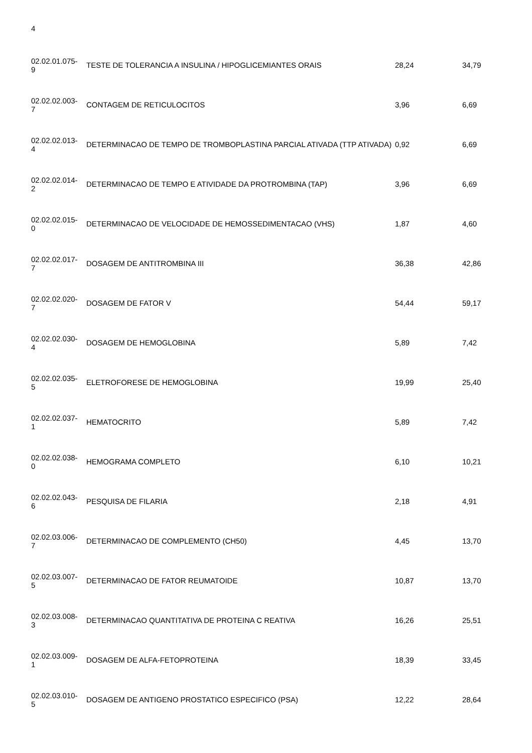4
| 02.02.01.075- 9 | TESTE DE TOLERANCIA A INSULINA / HIPOGLICEMIANTES ORAIS | 28,24 | 34,79 |
| 02.02.02.003- 7 | CONTAGEM DE RETICULOCITOS | 3,96 | 6,69 |
| 02.02.02.013- 4 | DETERMINACAO DE TEMPO DE TROMBOPLASTINA PARCIAL ATIVADA (TTP ATIVADA) | 0,92 | 6,69 |
| 02.02.02.014- 2 | DETERMINACAO DE TEMPO E ATIVIDADE DA PROTROMBINA (TAP) | 3,96 | 6,69 |
| 02.02.02.015- 0 | DETERMINACAO DE VELOCIDADE DE HEMOSSEDIMENTACAO (VHS) | 1,87 | 4,60 |
| 02.02.02.017- 7 | DOSAGEM DE ANTITROMBINA III | 36,38 | 42,86 |
| 02.02.02.020- 7 | DOSAGEM DE FATOR V | 54,44 | 59,17 |
| 02.02.02.030- 4 | DOSAGEM DE HEMOGLOBINA | 5,89 | 7,42 |
| 02.02.02.035- 5 | ELETROFORESE DE HEMOGLOBINA | 19,99 | 25,40 |
| 02.02.02.037- 1 | HEMATOCRITO | 5,89 | 7,42 |
| 02.02.02.038- 0 | HEMOGRAMA COMPLETO | 6,10 | 10,21 |
| 02.02.02.043- 6 | PESQUISA DE FILARIA | 2,18 | 4,91 |
| 02.02.03.006- 7 | DETERMINACAO DE COMPLEMENTO (CH50) | 4,45 | 13,70 |
| 02.02.03.007- 5 | DETERMINACAO DE FATOR REUMATOIDE | 10,87 | 13,70 |
| 02.02.03.008- 3 | DETERMINACAO QUANTITATIVA DE PROTEINA C REATIVA | 16,26 | 25,51 |
| 02.02.03.009- 1 | DOSAGEM DE ALFA-FETOPROTEINA | 18,39 | 33,45 |
| 02.02.03.010- 5 | DOSAGEM DE ANTIGENO PROSTATICO ESPECIFICO (PSA) | 12,22 | 28,64 |